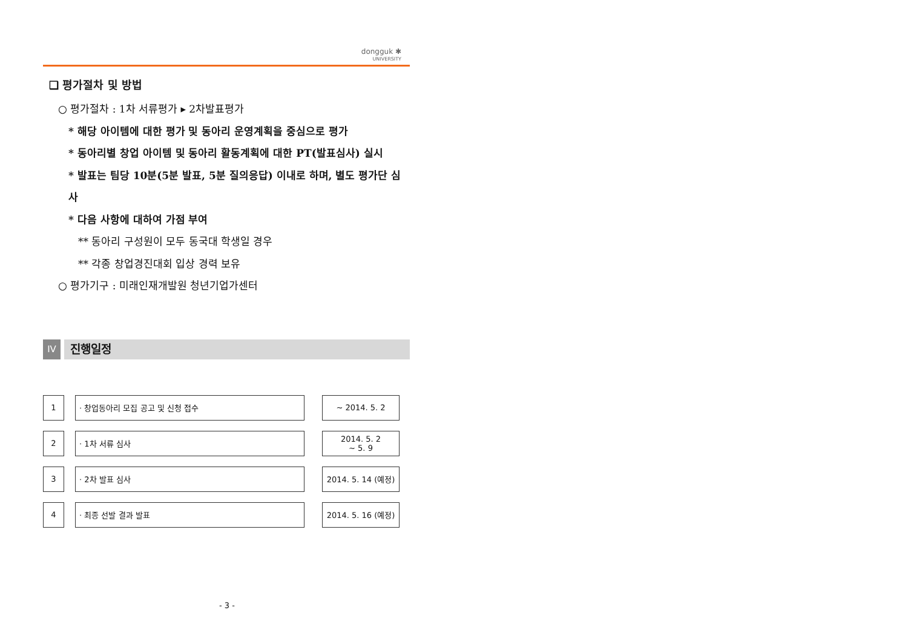dongguk ✱
UNIVERSITY
❑ 평가절차 및 방법
○ 평가절차 : 1차 서류평가 ▸ 2차발표평가
* 해당 아이템에 대한 평가 및 동아리 운영계획을 중심으로 평가
* 동아리별 창업 아이템 및 동아리 활동계획에 대한 PT(발표심사) 실시
* 발표는 팀당 10분(5분 발표, 5분 질의응답) 이내로 하며, 별도 평가단 심사
* 다음 사항에 대하여 가점 부여
** 동아리 구성원이 모두 동국대 학생일 경우
** 각종 창업경진대회 입상 경력 보유
○ 평가기구 : 미래인재개발원 청년기업가센터
IV
진행일정
| 1 | | · 창업동아리 모집 공고 및 신청 접수 | | ~ 2014. 5. 2 |
| 2 | | · 1차 서류 심사 | | 2014. 5. 2 ~ 5. 9 |
| 3 | | · 2차 발표 심사 | | 2014. 5. 14 (예정) |
| 4 | | · 최종 선발 결과 발표 | | 2014. 5. 16 (예정) |
- 3 -